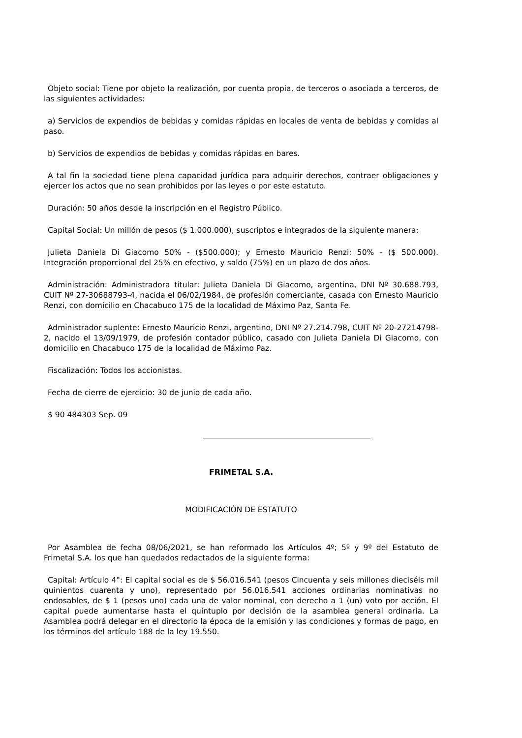Objeto social: Tiene por objeto la realización, por cuenta propia, de terceros o asociada a terceros, de las siguientes actividades:
a) Servicios de expendios de bebidas y comidas rápidas en locales de venta de bebidas y comidas al paso.
b) Servicios de expendios de bebidas y comidas rápidas en bares.
A tal fin la sociedad tiene plena capacidad jurídica para adquirir derechos, contraer obligaciones y ejercer los actos que no sean prohibidos por las leyes o por este estatuto.
Duración: 50 años desde la inscripción en el Registro Público.
Capital Social: Un millón de pesos ($ 1.000.000), suscriptos e integrados de la siguiente manera:
Julieta Daniela Di Giacomo 50% - ($500.000); y Ernesto Mauricio Renzi: 50% - ($ 500.000). Integración proporcional del 25% en efectivo, y saldo (75%) en un plazo de dos años.
Administración: Administradora titular: Julieta Daniela Di Giacomo, argentina, DNI Nº 30.688.793, CUIT Nº 27-30688793-4, nacida el 06/02/1984, de profesión comerciante, casada con Ernesto Mauricio Renzi, con domicilio en Chacabuco 175 de la localidad de Máximo Paz, Santa Fe.
Administrador suplente: Ernesto Mauricio Renzi, argentino, DNI Nº 27.214.798, CUIT Nº 20-27214798-2, nacido el 13/09/1979, de profesión contador público, casado con Julieta Daniela Di Giacomo, con domicilio en Chacabuco 175 de la localidad de Máximo Paz.
Fiscalización: Todos los accionistas.
Fecha de cierre de ejercicio: 30 de junio de cada año.
$ 90 484303 Sep. 09
FRIMETAL S.A.
MODIFICACIÓN DE ESTATUTO
Por Asamblea de fecha 08/06/2021, se han reformado los Artículos 4º; 5º y 9º del Estatuto de Frimetal S.A. los que han quedados redactados de la siguiente forma:
Capital: Artículo 4°: El capital social es de $ 56.016.541 (pesos Cincuenta y seis millones dieciséis mil quinientos cuarenta y uno), representado por 56.016.541 acciones ordinarias nominativas no endosables, de $ 1 (pesos uno) cada una de valor nominal, con derecho a 1 (un) voto por acción. El capital puede aumentarse hasta el quíntuplo por decisión de la asamblea general ordinaria. La Asamblea podrá delegar en el directorio la época de la emisión y las condiciones y formas de pago, en los términos del artículo 188 de la ley 19.550.